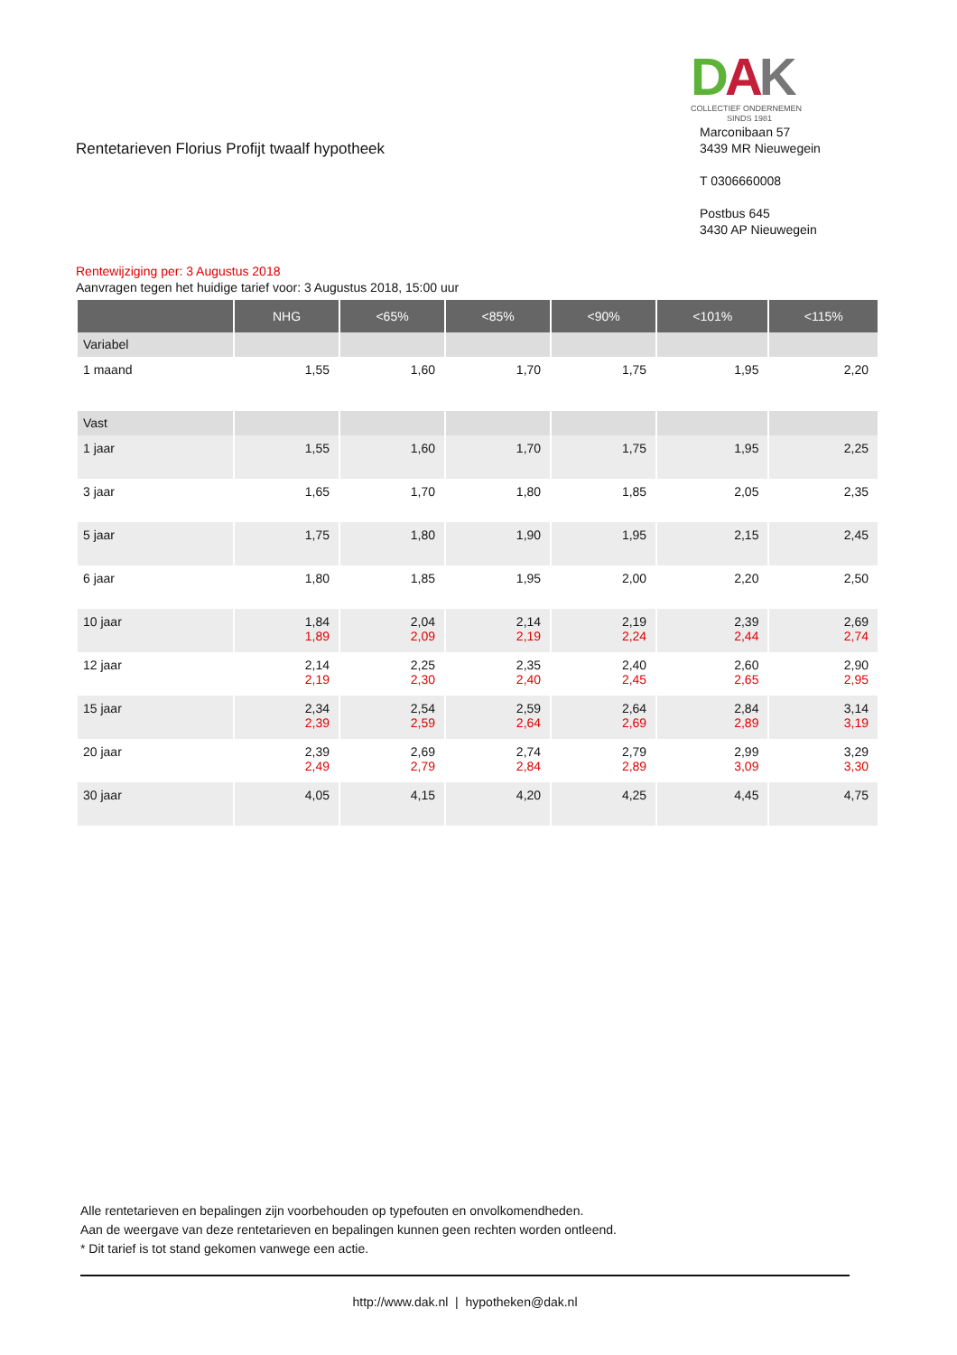Rentetarieven Florius Profijt twaalf hypotheek
DAK
COLLECTIEF ONDERNEMEN
SINDS 1981
Marconibaan 57
3439 MR Nieuwegein
T 0306660008
Postbus 645
3430 AP Nieuwegein
Rentewijziging per: 3 Augustus 2018
Aanvragen tegen het huidige tarief voor: 3 Augustus 2018, 15:00 uur
| | NHG | <65% | <85% | <90% | <101% | <115% |
| --- | --- | --- | --- | --- | --- | --- |
| Variabel | | | | | | |
| 1 maand | 1,55 | 1,60 | 1,70 | 1,75 | 1,95 | 2,20 |
| Vast | | | | | | |
| 1 jaar | 1,55 | 1,60 | 1,70 | 1,75 | 1,95 | 2,25 |
| 3 jaar | 1,65 | 1,70 | 1,80 | 1,85 | 2,05 | 2,35 |
| 5 jaar | 1,75 | 1,80 | 1,90 | 1,95 | 2,15 | 2,45 |
| 6 jaar | 1,80 | 1,85 | 1,95 | 2,00 | 2,20 | 2,50 |
| 10 jaar | 1,84 1,89 | 2,04 2,09 | 2,14 2,19 | 2,19 2,24 | 2,39 2,44 | 2,69 2,74 |
| 12 jaar | 2,14 2,19 | 2,25 2,30 | 2,35 2,40 | 2,40 2,45 | 2,60 2,65 | 2,90 2,95 |
| 15 jaar | 2,34 2,39 | 2,54 2,59 | 2,59 2,64 | 2,64 2,69 | 2,84 2,89 | 3,14 3,19 |
| 20 jaar | 2,39 2,49 | 2,69 2,79 | 2,74 2,84 | 2,79 2,89 | 2,99 3,09 | 3,29 3,30 |
| 30 jaar | 4,05 | 4,15 | 4,20 | 4,25 | 4,45 | 4,75 |
Alle rentetarieven en bepalingen zijn voorbehouden op typefouten en onvolkomendheden.
Aan de weergave van deze rentetarieven en bepalingen kunnen geen rechten worden ontleend.
* Dit tarief is tot stand gekomen vanwege een actie.
http://www.dak.nl | hypotheken@dak.nl